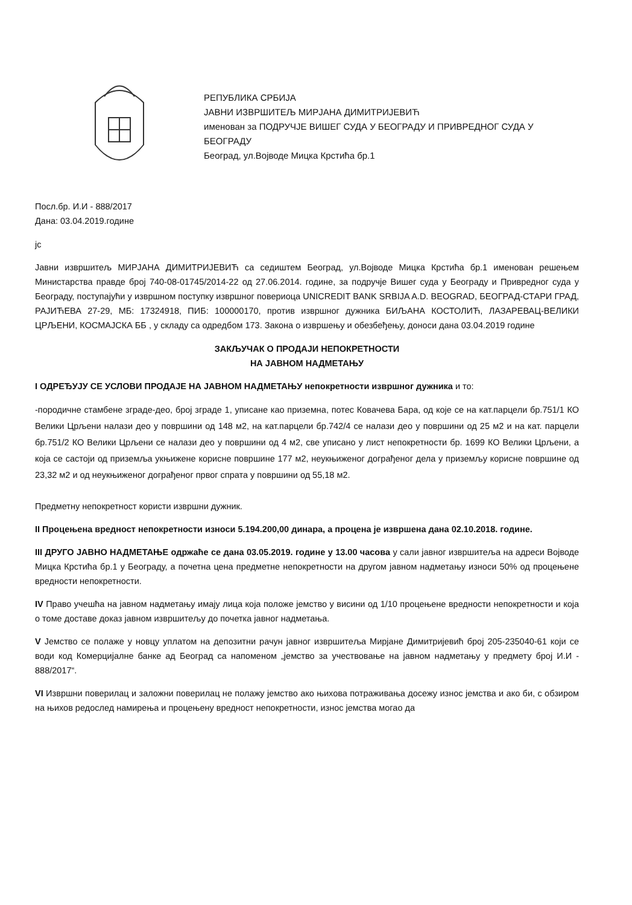РЕПУБЛИКА СРБИЈА
ЈАВНИ ИЗВРШИТЕЉ МИРЈАНА ДИМИТРИЈЕВИЋ
именован за ПОДРУЧЈЕ ВИШЕГ СУДА У БЕОГРАДУ И ПРИВРЕДНОГ СУДА У БЕОГРАДУ
Београд, ул.Војводе Мицка Крстића бр.1
Посл.бр. И.И - 888/2017
Дана: 03.04.2019.године
јс
Јавни извршитељ МИРЈАНА ДИМИТРИЈЕВИЋ са седиштем Београд, ул.Војводе Мицка Крстића бр.1 именован решењем Министарства правде број 740-08-01745/2014-22 од 27.06.2014. године, за подручје Вишег суда у Београду и Привредног суда у Београду, поступајући у извршном поступку извршног повериоца UNICREDIT BANK SRBIJA A.D. BEOGRAD, БЕОГРАД-СТАРИ ГРАД, РАЈИЋЕВА 27-29, МБ: 17324918, ПИБ: 100000170, против извршног дужника БИЉАНА КОСТОЛИЋ, ЛАЗАРЕВАЦ-ВЕЛИКИ ЦРЉЕНИ, КОСМАЈСКА ББ , у складу са одредбом 173. Закона о извршењу и обезбеђењу, доноси дана 03.04.2019 године
ЗАКЉУЧАК О ПРОДАЈИ НЕПОКРЕТНОСТИ
НА ЈАВНОМ НАДМЕТАЊУ
I ОДРЕЂУЈУ СЕ УСЛОВИ ПРОДАЈЕ НА ЈАВНОМ НАДМЕТАЊУ непокретности извршног дужника и то:
-породичне стамбене зграде-део, број зграде 1, уписане као приземна, потес Ковачева Бара, од које се на кат.парцели бр.751/1 КО Велики Црљени налази део у површини од 148 м2, на кат.парцели бр.742/4 се налази део у површини од 25 м2 и на кат. парцели бр.751/2 КО Велики Црљени се налази део у површини од 4 м2, све уписано у лист непокретности бр. 1699 КО Велики Црљени, а која се састоји од приземља укњижене корисне површине 177 м2, неукњиженог дограђеног дела у приземљу корисне површине од 23,32 м2 и од неукњиженог дограђеног првог спрата у површини од 55,18 м2.
Предметну непокретност користи извршни дужник.
II Процењена вредност непокретности износи 5.194.200,00 динара, а процена је извршена дана 02.10.2018. године.
III ДРУГО ЈАВНО НАДМЕТАЊЕ одржаће се дана 03.05.2019. године у 13.00 часова у сали јавног извршитеља на адреси Војводе Мицка Крстића бр.1 у Београду, а почетна цена предметне непокретности на другом јавном надметању износи 50% од процењене вредности непокретности.
IV Право учешћа на јавном надметању имају лица која положе јемство у висини од 1/10 процењене вредности непокретности и која о томе доставе доказ јавном извршитељу до почетка јавног надметања.
V Јемство се полаже у новцу уплатом на депозитни рачун јавног извршитеља Мирјане Димитријевић број 205-235040-61 који се води код Комерцијалне банке ад Београд са напоменом „јемство за учествовање на јавном надметању у предмету број И.И - 888/2017“.
VI Извршни поверилац и заложни поверилац не полажу јемство ако њихова потраживања досежу износ јемства и ако би, с обзиром на њихов редослед намирења и процењену вредност непокретности, износ јемства могао да